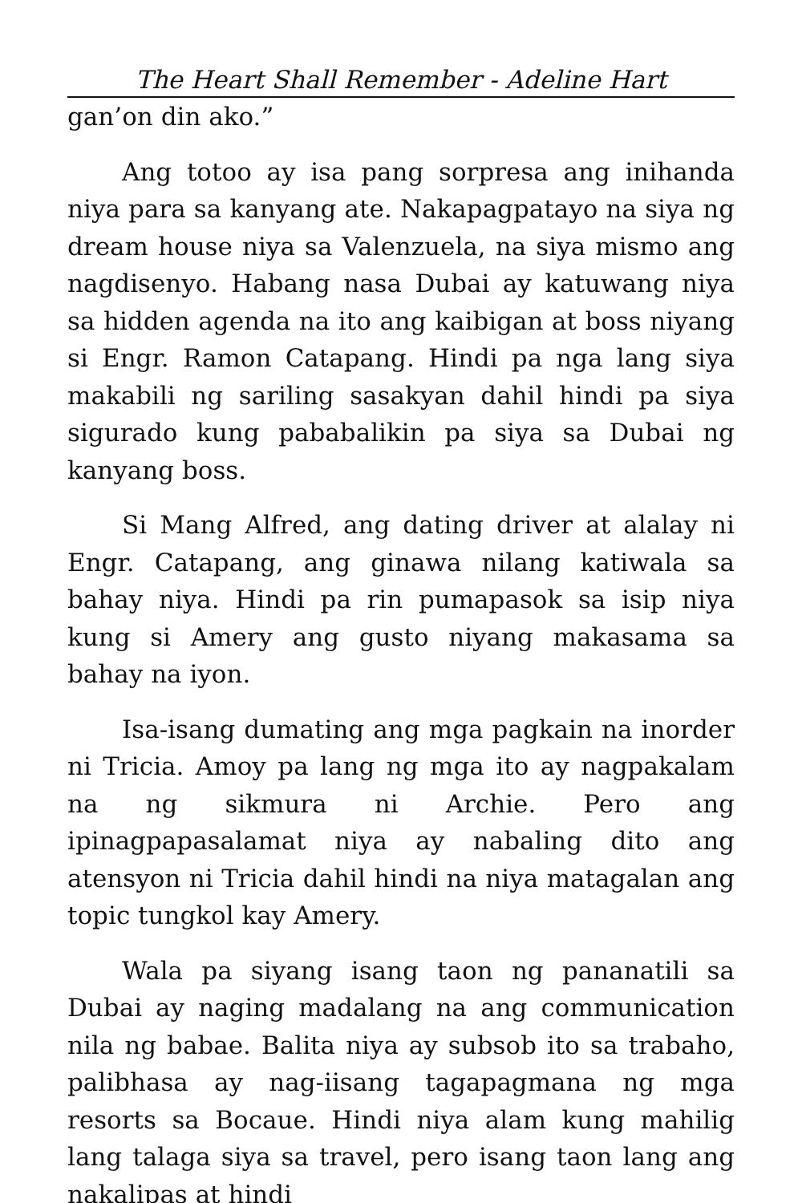The Heart Shall Remember - Adeline Hart
gan’on din ako.”
Ang totoo ay isa pang sorpresa ang inihanda niya para sa kanyang ate. Nakapagpatayo na siya ng dream house niya sa Valenzuela, na siya mismo ang nagdisenyo. Habang nasa Dubai ay katuwang niya sa hidden agenda na ito ang kaibigan at boss niyang si Engr. Ramon Catapang. Hindi pa nga lang siya makabili ng sariling sasakyan dahil hindi pa siya sigurado kung pababalikin pa siya sa Dubai ng kanyang boss.
Si Mang Alfred, ang dating driver at alalay ni Engr. Catapang, ang ginawa nilang katiwala sa bahay niya. Hindi pa rin pumapasok sa isip niya kung si Amery ang gusto niyang makasama sa bahay na iyon.
Isa-isang dumating ang mga pagkain na inorder ni Tricia. Amoy pa lang ng mga ito ay nagpakalam na ng sikmura ni Archie. Pero ang ipinagpapasalamat niya ay nabaling dito ang atensyon ni Tricia dahil hindi na niya matagalan ang topic tungkol kay Amery.
Wala pa siyang isang taon ng pananatili sa Dubai ay naging madalang na ang communication nila ng babae. Balita niya ay subsob ito sa trabaho, palibhasa ay nag-iisang tagapagmana ng mga resorts sa Bocaue. Hindi niya alam kung mahilig lang talaga siya sa travel, pero isang taon lang ang nakalipas at hindi